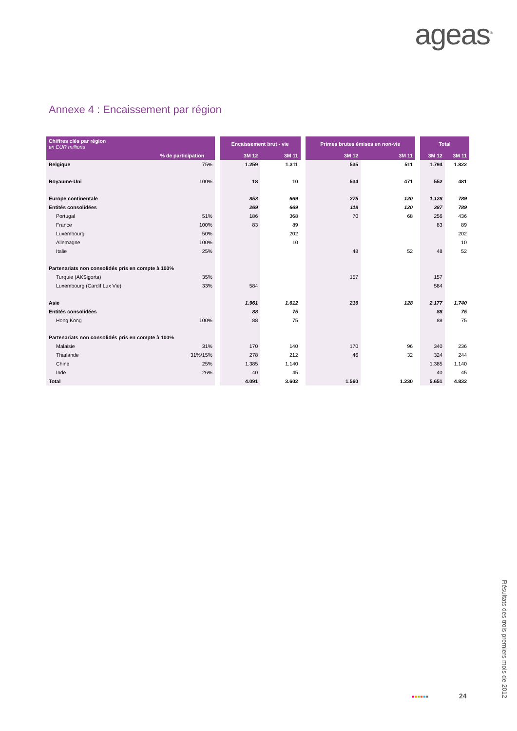ageas<sup>®</sup>
Annexe 4 : Encaissement par région
| Chiffres clés par région en EUR millions | | | Encaissement brut - vie | | | Primes brutes émises en non-vie | | | Total | |
| --- | --- | --- | --- | --- | --- | --- | --- | --- | --- | --- |
| | % de participation | | 3M 12 | 3M 11 | | 3M 12 | 3M 11 | | 3M 12 | 3M 11 |
| Belgique | 75% | | 1.259 | 1.311 | | 535 | 511 | | 1.794 | 1.822 |
| Royaume-Uni | 100% | | 18 | 10 | | 534 | 471 | | 552 | 481 |
| Europe continentale | | | 853 | 669 | | 275 | 120 | | 1.128 | 789 |
| Entités consolidées | | | 269 | 669 | | 118 | 120 | | 387 | 789 |
| Portugal | 51% | | 186 | 368 | | 70 | 68 | | 256 | 436 |
| France | 100% | | 83 | 89 | | | | | 83 | 89 |
| Luxembourg | 50% | | | 202 | | | | | | 202 |
| Allemagne | 100% | | | 10 | | | | | | 10 |
| Italie | 25% | | | | | 48 | 52 | | 48 | 52 |
| Partenariats non consolidés pris en compte à 100% | | | | | | | | | | |
| Turquie (AKSigorta) | 35% | | | | | 157 | | | 157 | |
| Luxembourg (Cardif Lux Vie) | 33% | | 584 | | | | | | 584 | |
| Asie | | | 1.961 | 1.612 | | 216 | 128 | | 2.177 | 1.740 |
| Entités consolidées | | | 88 | 75 | | | | | 88 | 75 |
| Hong Kong | 100% | | 88 | 75 | | | | | 88 | 75 |
| Partenariats non consolidés pris en compte à 100% | | | | | | | | | | |
| Malaisie | 31% | | 170 | 140 | | 170 | 96 | | 340 | 236 |
| Thaïlande | 31%/15% | | 278 | 212 | | 46 | 32 | | 324 | 244 |
| Chine | 25% | | 1.385 | 1.140 | | | | | 1.385 | 1.140 |
| Inde | 26% | | 40 | 45 | | | | | 40 | 45 |
| Total | | | 4.091 | 3.602 | | 1.560 | 1.230 | | 5.651 | 4.832 |
■■■■■■ 24
Résultats des trois premiers mois de 2012